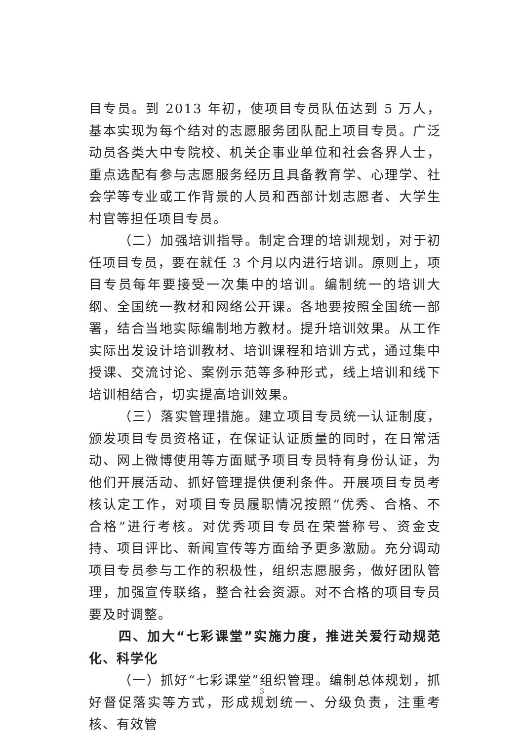目专员。到 2013 年初，使项目专员队伍达到 5 万人，基本实现为每个结对的志愿服务团队配上项目专员。广泛动员各类大中专院校、机关企事业单位和社会各界人士，重点选配有参与志愿服务经历且具备教育学、心理学、社会学等专业或工作背景的人员和西部计划志愿者、大学生村官等担任项目专员。
（二）加强培训指导。制定合理的培训规划，对于初任项目专员，要在就任 3 个月以内进行培训。原则上，项目专员每年要接受一次集中的培训。编制统一的培训大纲、全国统一教材和网络公开课。各地要按照全国统一部署，结合当地实际编制地方教材。提升培训效果。从工作实际出发设计培训教材、培训课程和培训方式，通过集中授课、交流讨论、案例示范等多种形式，线上培训和线下培训相结合，切实提高培训效果。
（三）落实管理措施。建立项目专员统一认证制度，颁发项目专员资格证，在保证认证质量的同时，在日常活动、网上微博使用等方面赋予项目专员特有身份认证，为他们开展活动、抓好管理提供便利条件。开展项目专员考核认定工作，对项目专员履职情况按照“优秀、合格、不合格”进行考核。对优秀项目专员在荣誉称号、资金支持、项目评比、新闻宣传等方面给予更多激励。充分调动项目专员参与工作的积极性，组织志愿服务，做好团队管理，加强宣传联络，整合社会资源。对不合格的项目专员要及时调整。
四、加大“七彩课堂”实施力度，推进关爱行动规范化、科学化
（一）抓好“七彩课堂”组织管理。编制总体规划，抓好督促落实等方式，形成规划统一、分级负责，注重考核、有效管
3